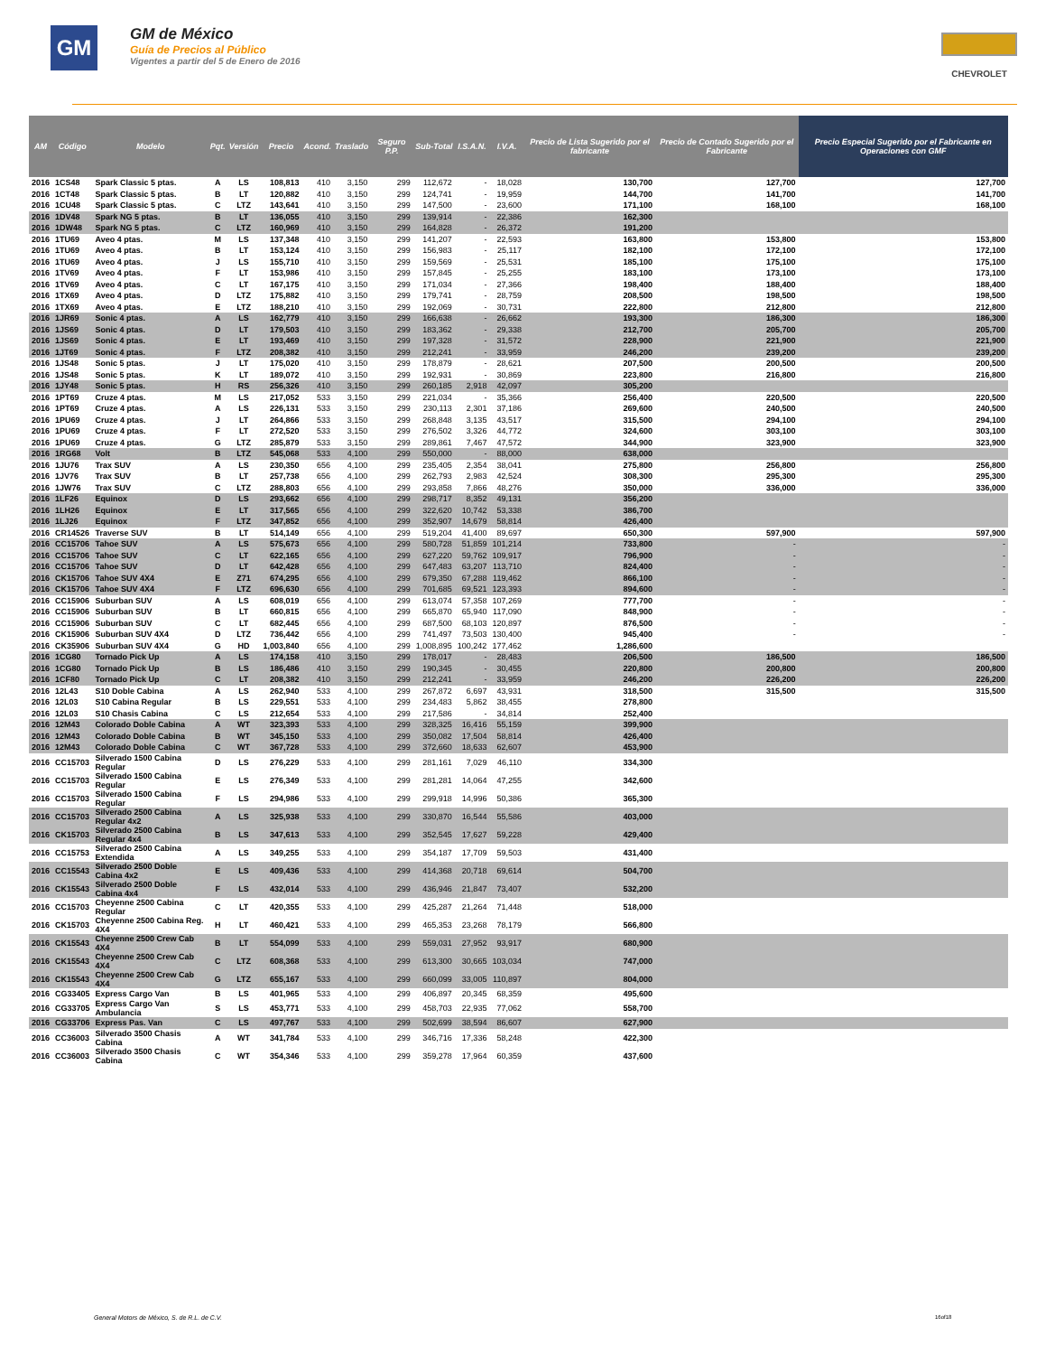GM
GM de México
Guía de Precios al Público
Vigentes a partir del 5 de Enero de 2016
CHEVROLET
| AM | Código | Modelo | Pqt. | Versión | Precio | Acond. | Traslado | Seguro P.P. | Sub-Total | I.S.A.N. | I.V.A. | Precio de Lista Sugerido por el fabricante | Precio de Contado Sugerido por el Fabricante | Precio Especial Sugerido por el Fabricante en Operaciones con GMF |
| --- | --- | --- | --- | --- | --- | --- | --- | --- | --- | --- | --- | --- | --- | --- |
| 2016 | 1CS48 | Spark Classic 5 ptas. | A | LS | 108,813 | 410 | 3,150 | 299 | 112,672 | - | 18,028 | 130,700 | 127,700 | 127,700 |
| 2016 | 1CT48 | Spark Classic 5 ptas. | B | LT | 120,882 | 410 | 3,150 | 299 | 124,741 | - | 19,959 | 144,700 | 141,700 | 141,700 |
| 2016 | 1CU48 | Spark Classic 5 ptas. | C | LTZ | 143,641 | 410 | 3,150 | 299 | 147,500 | - | 23,600 | 171,100 | 168,100 | 168,100 |
| 2016 | 1DV48 | Spark NG 5 ptas. | B | LT | 136,055 | 410 | 3,150 | 299 | 139,914 | - | 22,386 | 162,300 | | |
| 2016 | 1DW48 | Spark NG 5 ptas. | C | LTZ | 160,969 | 410 | 3,150 | 299 | 164,828 | - | 26,372 | 191,200 | | |
| 2016 | 1TU69 | Aveo 4 ptas. | M | LS | 137,348 | 410 | 3,150 | 299 | 141,207 | - | 22,593 | 163,800 | 153,800 | 153,800 |
| 2016 | 1TU69 | Aveo 4 ptas. | B | LT | 153,124 | 410 | 3,150 | 299 | 156,983 | - | 25,117 | 182,100 | 172,100 | 172,100 |
| 2016 | 1TU69 | Aveo 4 ptas. | J | LS | 155,710 | 410 | 3,150 | 299 | 159,569 | - | 25,531 | 185,100 | 175,100 | 175,100 |
| 2016 | 1TV69 | Aveo 4 ptas. | F | LT | 153,986 | 410 | 3,150 | 299 | 157,845 | - | 25,255 | 183,100 | 173,100 | 173,100 |
| 2016 | 1TV69 | Aveo 4 ptas. | C | LT | 167,175 | 410 | 3,150 | 299 | 171,034 | - | 27,366 | 198,400 | 188,400 | 188,400 |
| 2016 | 1TX69 | Aveo 4 ptas. | D | LTZ | 175,882 | 410 | 3,150 | 299 | 179,741 | - | 28,759 | 208,500 | 198,500 | 198,500 |
| 2016 | 1TX69 | Aveo 4 ptas. | E | LTZ | 188,210 | 410 | 3,150 | 299 | 192,069 | - | 30,731 | 222,800 | 212,800 | 212,800 |
| 2016 | 1JR69 | Sonic 4 ptas. | A | LS | 162,779 | 410 | 3,150 | 299 | 166,638 | - | 26,662 | 193,300 | 186,300 | 186,300 |
| 2016 | 1JS69 | Sonic 4 ptas. | D | LT | 179,503 | 410 | 3,150 | 299 | 183,362 | - | 29,338 | 212,700 | 205,700 | 205,700 |
| 2016 | 1JS69 | Sonic 4 ptas. | E | LT | 193,469 | 410 | 3,150 | 299 | 197,328 | - | 31,572 | 228,900 | 221,900 | 221,900 |
| 2016 | 1JT69 | Sonic 4 ptas. | F | LTZ | 208,382 | 410 | 3,150 | 299 | 212,241 | - | 33,959 | 246,200 | 239,200 | 239,200 |
| 2016 | 1JS48 | Sonic 5 ptas. | J | LT | 175,020 | 410 | 3,150 | 299 | 178,879 | - | 28,621 | 207,500 | 200,500 | 200,500 |
| 2016 | 1JS48 | Sonic 5 ptas. | K | LT | 189,072 | 410 | 3,150 | 299 | 192,931 | - | 30,869 | 223,800 | 216,800 | 216,800 |
| 2016 | 1JY48 | Sonic 5 ptas. | H | RS | 256,326 | 410 | 3,150 | 299 | 260,185 | 2,918 | 42,097 | 305,200 | | |
| 2016 | 1PT69 | Cruze 4 ptas. | M | LS | 217,052 | 533 | 3,150 | 299 | 221,034 | - | 35,366 | 256,400 | 220,500 | 220,500 |
| 2016 | 1PT69 | Cruze 4 ptas. | A | LS | 226,131 | 533 | 3,150 | 299 | 230,113 | 2,301 | 37,186 | 269,600 | 240,500 | 240,500 |
| 2016 | 1PU69 | Cruze 4 ptas. | J | LT | 264,866 | 533 | 3,150 | 299 | 268,848 | 3,135 | 43,517 | 315,500 | 294,100 | 294,100 |
| 2016 | 1PU69 | Cruze 4 ptas. | F | LT | 272,520 | 533 | 3,150 | 299 | 276,502 | 3,326 | 44,772 | 324,600 | 303,100 | 303,100 |
| 2016 | 1PU69 | Cruze 4 ptas. | G | LTZ | 285,879 | 533 | 3,150 | 299 | 289,861 | 7,467 | 47,572 | 344,900 | 323,900 | 323,900 |
| 2016 | 1RG68 | Volt | B | LTZ | 545,068 | 533 | 4,100 | 299 | 550,000 | - | 88,000 | 638,000 | | |
| 2016 | 1JU76 | Trax SUV | A | LS | 230,350 | 656 | 4,100 | 299 | 235,405 | 2,354 | 38,041 | 275,800 | 256,800 | 256,800 |
| 2016 | 1JV76 | Trax SUV | B | LT | 257,738 | 656 | 4,100 | 299 | 262,793 | 2,983 | 42,524 | 308,300 | 295,300 | 295,300 |
| 2016 | 1JW76 | Trax SUV | C | LTZ | 288,803 | 656 | 4,100 | 299 | 293,858 | 7,866 | 48,276 | 350,000 | 336,000 | 336,000 |
| 2016 | 1LF26 | Equinox | D | LS | 293,662 | 656 | 4,100 | 299 | 298,717 | 8,352 | 49,131 | 356,200 | | |
| 2016 | 1LH26 | Equinox | E | LT | 317,565 | 656 | 4,100 | 299 | 322,620 | 10,742 | 53,338 | 386,700 | | |
| 2016 | 1LJ26 | Equinox | F | LTZ | 347,852 | 656 | 4,100 | 299 | 352,907 | 14,679 | 58,814 | 426,400 | | |
| 2016 | CR14526 | Traverse SUV | B | LT | 514,149 | 656 | 4,100 | 299 | 519,204 | 41,400 | 89,697 | 650,300 | 597,900 | 597,900 |
| 2016 | CC15706 | Tahoe SUV | A | LS | 575,673 | 656 | 4,100 | 299 | 580,728 | 51,859 | 101,214 | 733,800 | - | - |
| 2016 | CC15706 | Tahoe SUV | C | LT | 622,165 | 656 | 4,100 | 299 | 627,220 | 59,762 | 109,917 | 796,900 | - | - |
| 2016 | CC15706 | Tahoe SUV | D | LT | 642,428 | 656 | 4,100 | 299 | 647,483 | 63,207 | 113,710 | 824,400 | - | - |
| 2016 | CK15706 | Tahoe SUV 4X4 | E | Z71 | 674,295 | 656 | 4,100 | 299 | 679,350 | 67,288 | 119,462 | 866,100 | - | - |
| 2016 | CK15706 | Tahoe SUV 4X4 | F | LTZ | 696,630 | 656 | 4,100 | 299 | 701,685 | 69,521 | 123,393 | 894,600 | - | - |
| 2016 | CC15906 | Suburban SUV | A | LS | 608,019 | 656 | 4,100 | 299 | 613,074 | 57,358 | 107,269 | 777,700 | - | - |
| 2016 | CC15906 | Suburban SUV | B | LT | 660,815 | 656 | 4,100 | 299 | 665,870 | 65,940 | 117,090 | 848,900 | - | - |
| 2016 | CC15906 | Suburban SUV | C | LT | 682,445 | 656 | 4,100 | 299 | 687,500 | 68,103 | 120,897 | 876,500 | - | - |
| 2016 | CK15906 | Suburban SUV 4X4 | D | LTZ | 736,442 | 656 | 4,100 | 299 | 741,497 | 73,503 | 130,400 | 945,400 | - | - |
| 2016 | CK35906 | Suburban SUV 4X4 | G | HD | 1,003,840 | 656 | 4,100 | 299 | 1,008,895 | 100,242 | 177,462 | 1,286,600 | | |
| 2016 | 1CG80 | Tornado Pick Up | A | LS | 174,158 | 410 | 3,150 | 299 | 178,017 | - | 28,483 | 206,500 | 186,500 | 186,500 |
| 2016 | 1CG80 | Tornado Pick Up | B | LS | 186,486 | 410 | 3,150 | 299 | 190,345 | - | 30,455 | 220,800 | 200,800 | 200,800 |
| 2016 | 1CF80 | Tornado Pick Up | C | LT | 208,382 | 410 | 3,150 | 299 | 212,241 | - | 33,959 | 246,200 | 226,200 | 226,200 |
| 2016 | 12L43 | S10 Doble Cabina | A | LS | 262,940 | 533 | 4,100 | 299 | 267,872 | 6,697 | 43,931 | 318,500 | 315,500 | 315,500 |
| 2016 | 12L03 | S10 Cabina Regular | B | LS | 229,551 | 533 | 4,100 | 299 | 234,483 | 5,862 | 38,455 | 278,800 | | |
| 2016 | 12L03 | S10 Chasis Cabina | C | LS | 212,654 | 533 | 4,100 | 299 | 217,586 | - | 34,814 | 252,400 | | |
| 2016 | 12M43 | Colorado Doble Cabina | A | WT | 323,393 | 533 | 4,100 | 299 | 328,325 | 16,416 | 55,159 | 399,900 | | |
| 2016 | 12M43 | Colorado Doble Cabina | B | WT | 345,150 | 533 | 4,100 | 299 | 350,082 | 17,504 | 58,814 | 426,400 | | |
| 2016 | 12M43 | Colorado Doble Cabina | C | WT | 367,728 | 533 | 4,100 | 299 | 372,660 | 18,633 | 62,607 | 453,900 | | |
| 2016 | CC15703 | Silverado 1500 Cabina Regular | D | LS | 276,229 | 533 | 4,100 | 299 | 281,161 | 7,029 | 46,110 | 334,300 | | |
| 2016 | CC15703 | Silverado 1500 Cabina Regular | E | LS | 276,349 | 533 | 4,100 | 299 | 281,281 | 14,064 | 47,255 | 342,600 | | |
| 2016 | CC15703 | Silverado 1500 Cabina Regular | F | LS | 294,986 | 533 | 4,100 | 299 | 299,918 | 14,996 | 50,386 | 365,300 | | |
| 2016 | CC15703 | Silverado 2500 Cabina Regular 4x2 | A | LS | 325,938 | 533 | 4,100 | 299 | 330,870 | 16,544 | 55,586 | 403,000 | | |
| 2016 | CK15703 | Silverado 2500 Cabina Regular 4x4 | B | LS | 347,613 | 533 | 4,100 | 299 | 352,545 | 17,627 | 59,228 | 429,400 | | |
| 2016 | CC15753 | Silverado 2500 Cabina Extendida | A | LS | 349,255 | 533 | 4,100 | 299 | 354,187 | 17,709 | 59,503 | 431,400 | | |
| 2016 | CC15543 | Silverado 2500 Doble Cabina 4x2 | E | LS | 409,436 | 533 | 4,100 | 299 | 414,368 | 20,718 | 69,614 | 504,700 | | |
| 2016 | CK15543 | Silverado 2500 Doble Cabina 4x4 | F | LS | 432,014 | 533 | 4,100 | 299 | 436,946 | 21,847 | 73,407 | 532,200 | | |
| 2016 | CC15703 | Cheyenne 2500 Cabina Regular | C | LT | 420,355 | 533 | 4,100 | 299 | 425,287 | 21,264 | 71,448 | 518,000 | | |
| 2016 | CK15703 | Cheyenne 2500 Cabina Reg. 4X4 | H | LT | 460,421 | 533 | 4,100 | 299 | 465,353 | 23,268 | 78,179 | 566,800 | | |
| 2016 | CK15543 | Cheyenne 2500 Crew Cab 4X4 | B | LT | 554,099 | 533 | 4,100 | 299 | 559,031 | 27,952 | 93,917 | 680,900 | | |
| 2016 | CK15543 | Cheyenne 2500 Crew Cab 4X4 | C | LTZ | 608,368 | 533 | 4,100 | 299 | 613,300 | 30,665 | 103,034 | 747,000 | | |
| 2016 | CK15543 | Cheyenne 2500 Crew Cab 4X4 | G | LTZ | 655,167 | 533 | 4,100 | 299 | 660,099 | 33,005 | 110,897 | 804,000 | | |
| 2016 | CG33405 | Express Cargo Van | B | LS | 401,965 | 533 | 4,100 | 299 | 406,897 | 20,345 | 68,359 | 495,600 | | |
| 2016 | CG33705 | Express Cargo Van Ambulancia | S | LS | 453,771 | 533 | 4,100 | 299 | 458,703 | 22,935 | 77,062 | 558,700 | | |
| 2016 | CG33706 | Express Pas. Van | C | LS | 497,767 | 533 | 4,100 | 299 | 502,699 | 38,594 | 86,607 | 627,900 | | |
| 2016 | CC36003 | Silverado 3500 Chasis Cabina | A | WT | 341,784 | 533 | 4,100 | 299 | 346,716 | 17,336 | 58,248 | 422,300 | | |
| 2016 | CC36003 | Silverado 3500 Chasis Cabina | C | WT | 354,346 | 533 | 4,100 | 299 | 359,278 | 17,964 | 60,359 | 437,600 | | |
General Motors de México, S. de R.L. de C.V.
16of18